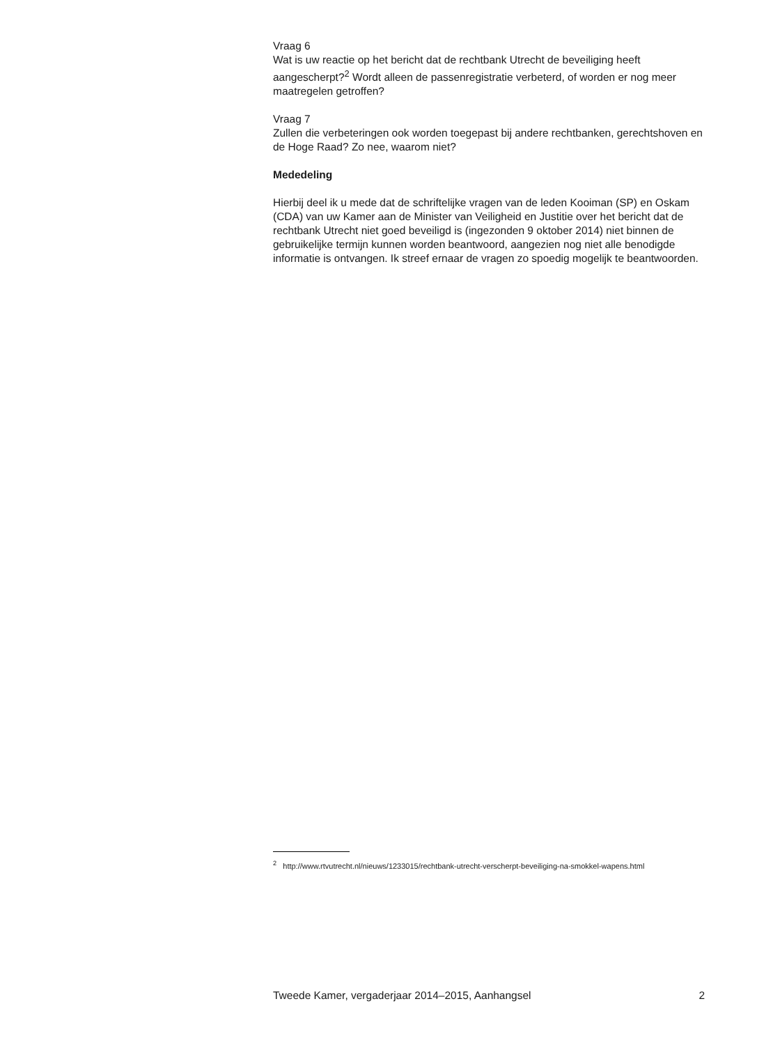Vraag 6
Wat is uw reactie op het bericht dat de rechtbank Utrecht de beveiliging heeft aangescherpt?<sup>2</sup> Wordt alleen de passenregistratie verbeterd, of worden er nog meer maatregelen getroffen?
Vraag 7
Zullen die verbeteringen ook worden toegepast bij andere rechtbanken, gerechtshoven en de Hoge Raad? Zo nee, waarom niet?
Mededeling
Hierbij deel ik u mede dat de schriftelijke vragen van de leden Kooiman (SP) en Oskam (CDA) van uw Kamer aan de Minister van Veiligheid en Justitie over het bericht dat de rechtbank Utrecht niet goed beveiligd is (ingezonden 9 oktober 2014) niet binnen de gebruikelijke termijn kunnen worden beantwoord, aangezien nog niet alle benodigde informatie is ontvangen. Ik streef ernaar de vragen zo spoedig mogelijk te beantwoorden.
<sup>2</sup> http://www.rtvutrecht.nl/nieuws/1233015/rechtbank-utrecht-verscherpt-beveiliging-na-smokkel-wapens.html
Tweede Kamer, vergaderjaar 2014–2015, Aanhangsel 2